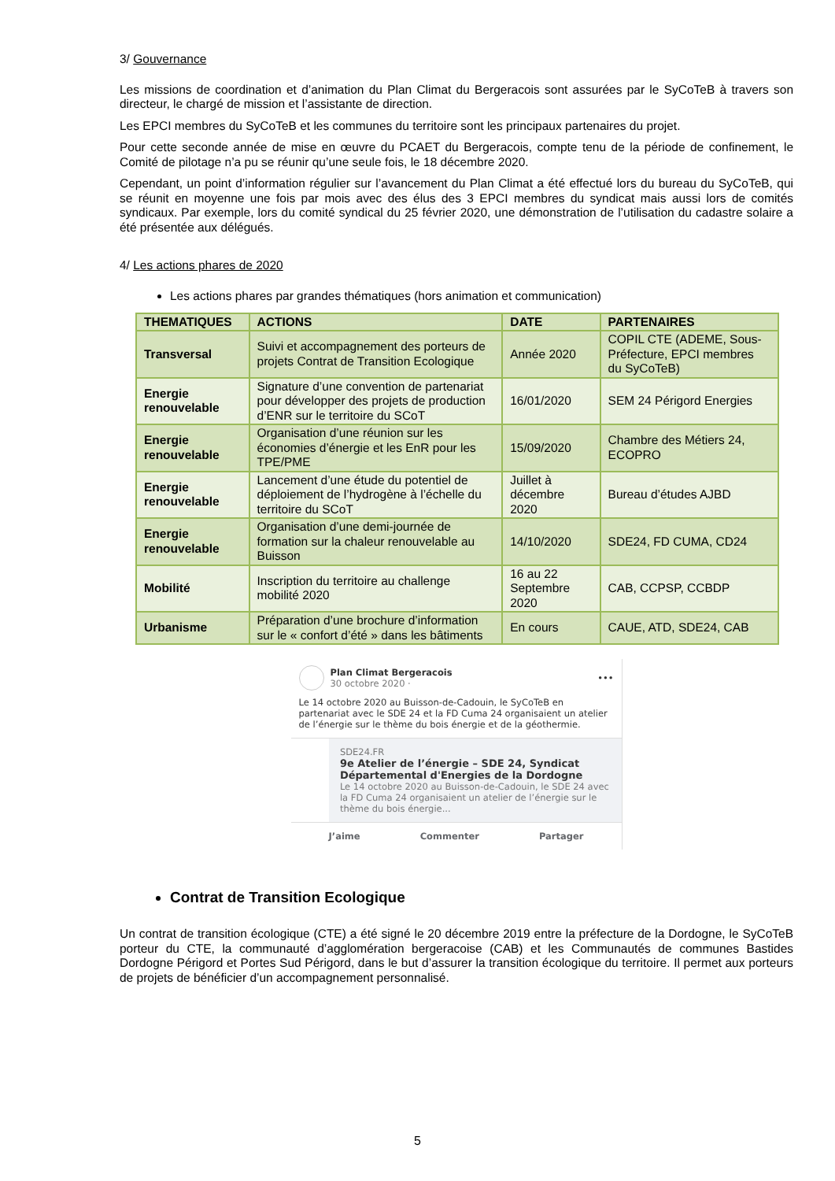3/ Gouvernance
Les missions de coordination et d’animation du Plan Climat du Bergeracois sont assurées par le SyCoTeB à travers son directeur, le chargé de mission et l’assistante de direction.
Les EPCI membres du SyCoTeB et les communes du territoire sont les principaux partenaires du projet.
Pour cette seconde année de mise en œuvre du PCAET du Bergeracois, compte tenu de la période de confinement, le Comité de pilotage n’a pu se réunir qu’une seule fois, le 18 décembre 2020.
Cependant, un point d’information régulier sur l’avancement du Plan Climat a été effectué lors du bureau du SyCoTeB, qui se réunit en moyenne une fois par mois avec des élus des 3 EPCI membres du syndicat mais aussi lors de comités syndicaux. Par exemple, lors du comité syndical du 25 février 2020, une démonstration de l’utilisation du cadastre solaire a été présentée aux délégués.
4/ Les actions phares de 2020
Les actions phares par grandes thématiques (hors animation et communication)
| THEMATIQUES | ACTIONS | DATE | PARTENAIRES |
| --- | --- | --- | --- |
| Transversal | Suivi et accompagnement des porteurs de projets Contrat de Transition Ecologique | Année 2020 | COPIL CTE (ADEME, Sous-Préfecture, EPCI membres du SyCoTeB) |
| Energie renouvelable | Signature d’une convention de partenariat pour développer des projets de production d’ENR sur le territoire du SCoT | 16/01/2020 | SEM 24 Périgord Energies |
| Energie renouvelable | Organisation d’une réunion sur les économies d’énergie et les EnR pour les TPE/PME | 15/09/2020 | Chambre des Métiers 24, ECOPRO |
| Energie renouvelable | Lancement d’une étude du potentiel de déploiement de l’hydrogène à l’échelle du territoire du SCoT | Juillet à décembre 2020 | Bureau d’études AJBD |
| Energie renouvelable | Organisation d’une demi-journée de formation sur la chaleur renouvelable au Buisson | 14/10/2020 | SDE24, FD CUMA, CD24 |
| Mobilité | Inscription du territoire au challenge mobilité 2020 | 16 au 22 Septembre 2020 | CAB, CCPSP, CCBDP |
| Urbanisme | Préparation d’une brochure d’information sur le « confort d’été » dans les bâtiments | En cours | CAUE, ATD, SDE24, CAB |
Plan Climat Bergeracois
30 octobre 2020 ·
•••
Le 14 octobre 2020 au Buisson-de-Cadouin, le SyCoTeB en partenariat avec le SDE 24 et la FD Cuma 24 organisaient un atelier de l’énergie sur le thème du bois énergie et de la géothermie.
SDE24.FR
9e Atelier de l’énergie – SDE 24, Syndicat Départemental d'Energies de la Dordogne
Le 14 octobre 2020 au Buisson-de-Cadouin, le SDE 24 avec la FD Cuma 24 organisaient un atelier de l’énergie sur le thème du bois énergie...
J’aime Commenter Partager
Contrat de Transition Ecologique
Un contrat de transition écologique (CTE) a été signé le 20 décembre 2019 entre la préfecture de la Dordogne, le SyCoTeB porteur du CTE, la communauté d’agglomération bergeracoise (CAB) et les Communautés de communes Bastides Dordogne Périgord et Portes Sud Périgord, dans le but d’assurer la transition écologique du territoire. Il permet aux porteurs de projets de bénéficier d’un accompagnement personnalisé.
5